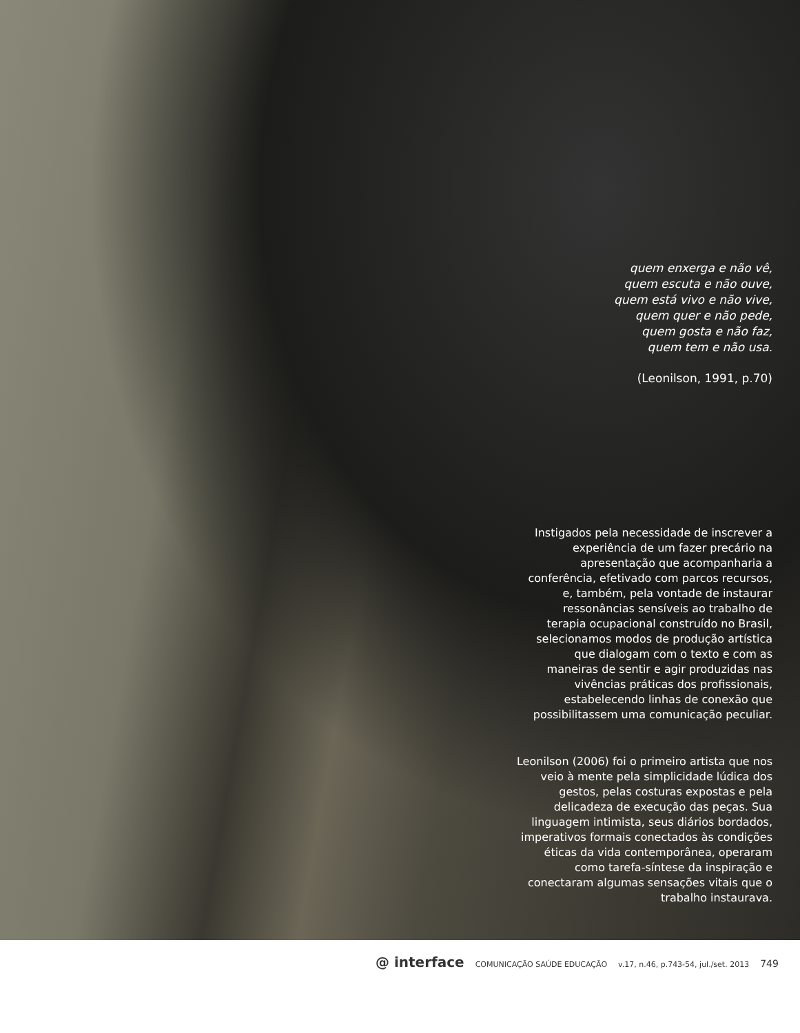quem enxerga e não vê,
quem escuta e não ouve,
quem está vivo e não vive,
quem quer e não pede,
quem gosta e não faz,
quem tem e não usa.
(Leonilson, 1991, p.70)
Instigados pela necessidade de inscrever a experiência de um fazer precário na apresentação que acompanharia a conferência, efetivado com parcos recursos, e, também, pela vontade de instaurar ressonâncias sensíveis ao trabalho de terapia ocupacional construído no Brasil, selecionamos modos de produção artística que dialogam com o texto e com as maneiras de sentir e agir produzidas nas vivências práticas dos profissionais, estabelecendo linhas de conexão que possibilitassem uma comunicação peculiar.
Leonilson (2006) foi o primeiro artista que nos veio à mente pela simplicidade lúdica dos gestos, pelas costuras expostas e pela delicadeza de execução das peças. Sua linguagem intimista, seus diários bordados, imperativos formais conectados às condições éticas da vida contemporânea, operaram como tarefa-síntese da inspiração e conectaram algumas sensações vitais que o trabalho instaurava.
@ interface COMUNICAÇÃO SAÚDE EDUCAÇÃO v.17, n.46, p.743-54, jul./set. 2013 749